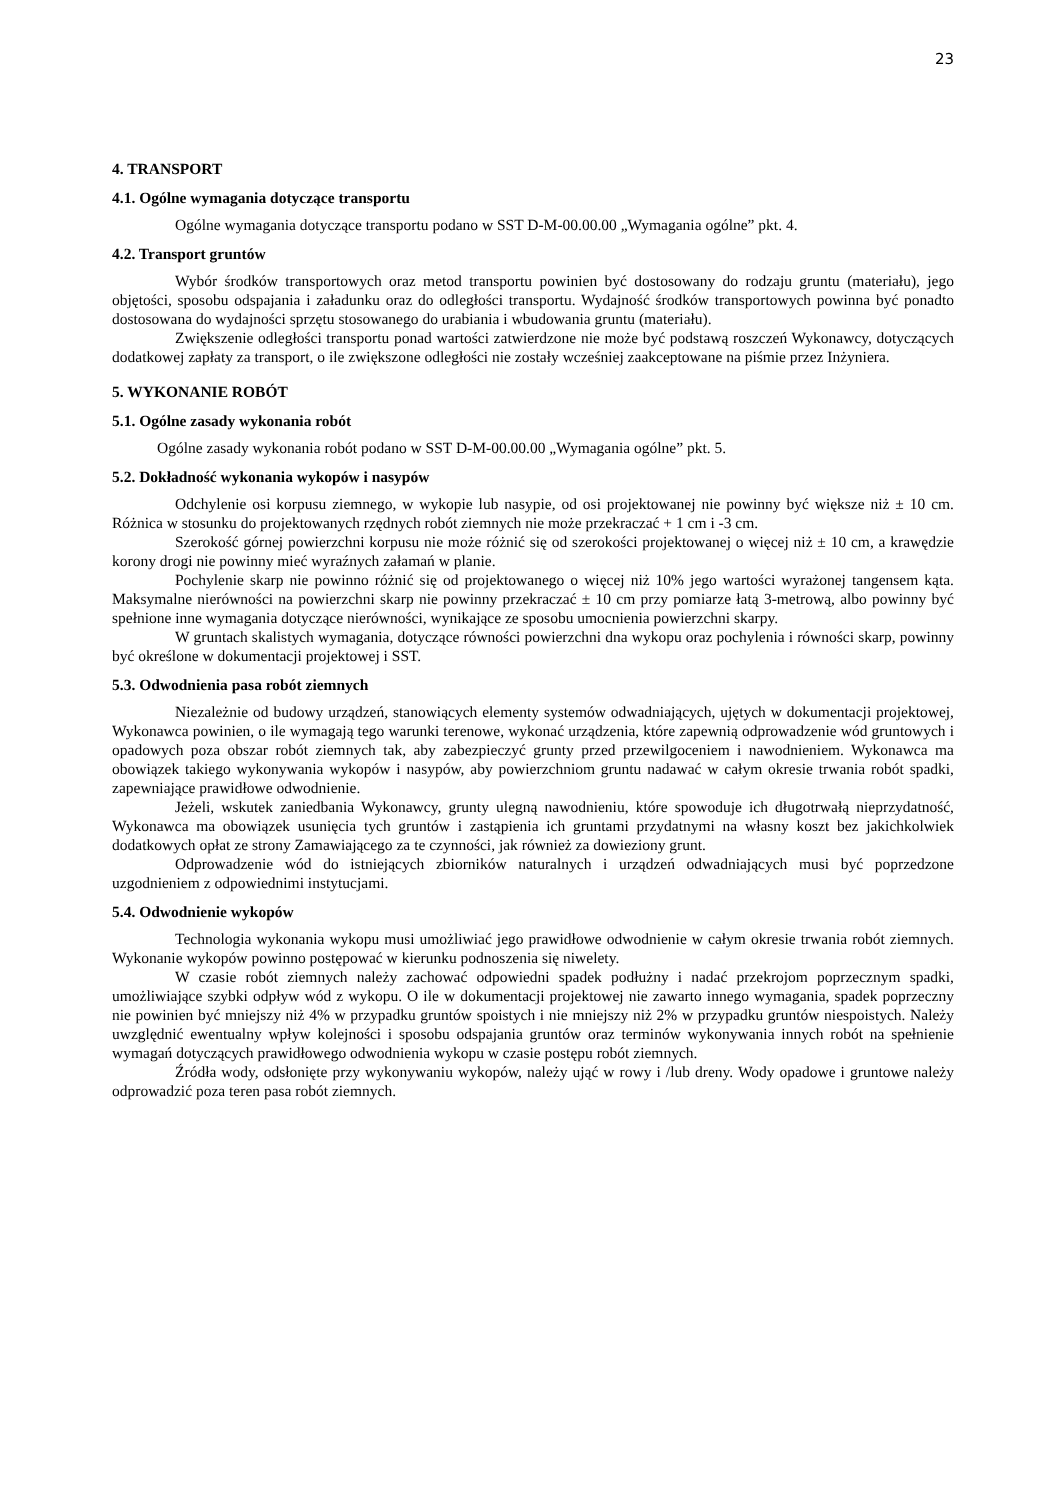23
4. TRANSPORT
4.1. Ogólne wymagania dotyczące transportu
Ogólne wymagania dotyczące transportu podano w SST D-M-00.00.00 „Wymagania ogólne” pkt. 4.
4.2. Transport gruntów
Wybór środków transportowych oraz metod transportu powinien być dostosowany do rodzaju gruntu (materiału), jego objętości, sposobu odspajania i załadunku oraz do odległości transportu. Wydajność środków transportowych powinna być ponadto dostosowana do wydajności sprzętu stosowanego do urabiania i wbudowania gruntu (materiału).
Zwiększenie odległości transportu ponad wartości zatwierdzone nie może być podstawą roszczeń Wykonawcy, dotyczących dodatkowej zapłaty za transport, o ile zwiększone odległości nie zostały wcześniej zaakceptowane na piśmie przez Inżyniera.
5. WYKONANIE ROBÓT
5.1. Ogólne zasady wykonania robót
Ogólne zasady wykonania robót podano w SST D-M-00.00.00 „Wymagania ogólne” pkt. 5.
5.2. Dokładność wykonania wykopów i nasypów
Odchylenie osi korpusu ziemnego, w wykopie lub nasypie, od osi projektowanej nie powinny być większe niż ± 10 cm. Różnica w stosunku do projektowanych rzędnych robót ziemnych nie może przekraczać + 1 cm i -3 cm.
Szerokość górnej powierzchni korpusu nie może różnić się od szerokości projektowanej o więcej niż ± 10 cm, a krawędzie korony drogi nie powinny mieć wyraźnych załamań w planie.
Pochylenie skarp nie powinno różnić się od projektowanego o więcej niż 10% jego wartości wyrażonej tangensem kąta. Maksymalne nierówności na powierzchni skarp nie powinny przekraczać ± 10 cm przy pomiarze łatą 3-metrową, albo powinny być spełnione inne wymagania dotyczące nierówności, wynikające ze sposobu umocnienia powierzchni skarpy.
W gruntach skalistych wymagania, dotyczące równości powierzchni dna wykopu oraz pochylenia i równości skarp, powinny być określone w dokumentacji projektowej i SST.
5.3. Odwodnienia pasa robót ziemnych
Niezależnie od budowy urządzeń, stanowiących elementy systemów odwadniających, ujętych w dokumentacji projektowej, Wykonawca powinien, o ile wymagają tego warunki terenowe, wykonać urządzenia, które zapewnią odprowadzenie wód gruntowych i opadowych poza obszar robót ziemnych tak, aby zabezpieczyć grunty przed przewilgoceniem i nawodnieniem. Wykonawca ma obowiązek takiego wykonywania wykopów i nasypów, aby powierzchniom gruntu nadawać w całym okresie trwania robót spadki, zapewniające prawidłowe odwodnienie.
Jeżeli, wskutek zaniedbania Wykonawcy, grunty ulegną nawodnieniu, które spowoduje ich długotrwałą nieprzydatność, Wykonawca ma obowiązek usunięcia tych gruntów i zastąpienia ich gruntami przydatnymi na własny koszt bez jakichkolwiek dodatkowych opłat ze strony Zamawiającego za te czynności, jak również za dowieziony grunt.
Odprowadzenie wód do istniejących zbiorników naturalnych i urządzeń odwadniających musi być poprzedzone uzgodnieniem z odpowiednimi instytucjami.
5.4. Odwodnienie wykopów
Technologia wykonania wykopu musi umożliwiać jego prawidłowe odwodnienie w całym okresie trwania robót ziemnych. Wykonanie wykopów powinno postępować w kierunku podnoszenia się niwelety.
W czasie robót ziemnych należy zachować odpowiedni spadek podłużny i nadać przekrojom poprzecznym spadki, umożliwiające szybki odpływ wód z wykopu. O ile w dokumentacji projektowej nie zawarto innego wymagania, spadek poprzeczny nie powinien być mniejszy niż 4% w przypadku gruntów spoistych i nie mniejszy niż 2% w przypadku gruntów niespoistych. Należy uwzględnić ewentualny wpływ kolejności i sposobu odspajania gruntów oraz terminów wykonywania innych robót na spełnienie wymagań dotyczących prawidłowego odwodnienia wykopu w czasie postępu robót ziemnych.
Źródła wody, odsłonięte przy wykonywaniu wykopów, należy ująć w rowy i /lub dreny. Wody opadowe i gruntowe należy odprowadzić poza teren pasa robót ziemnych.